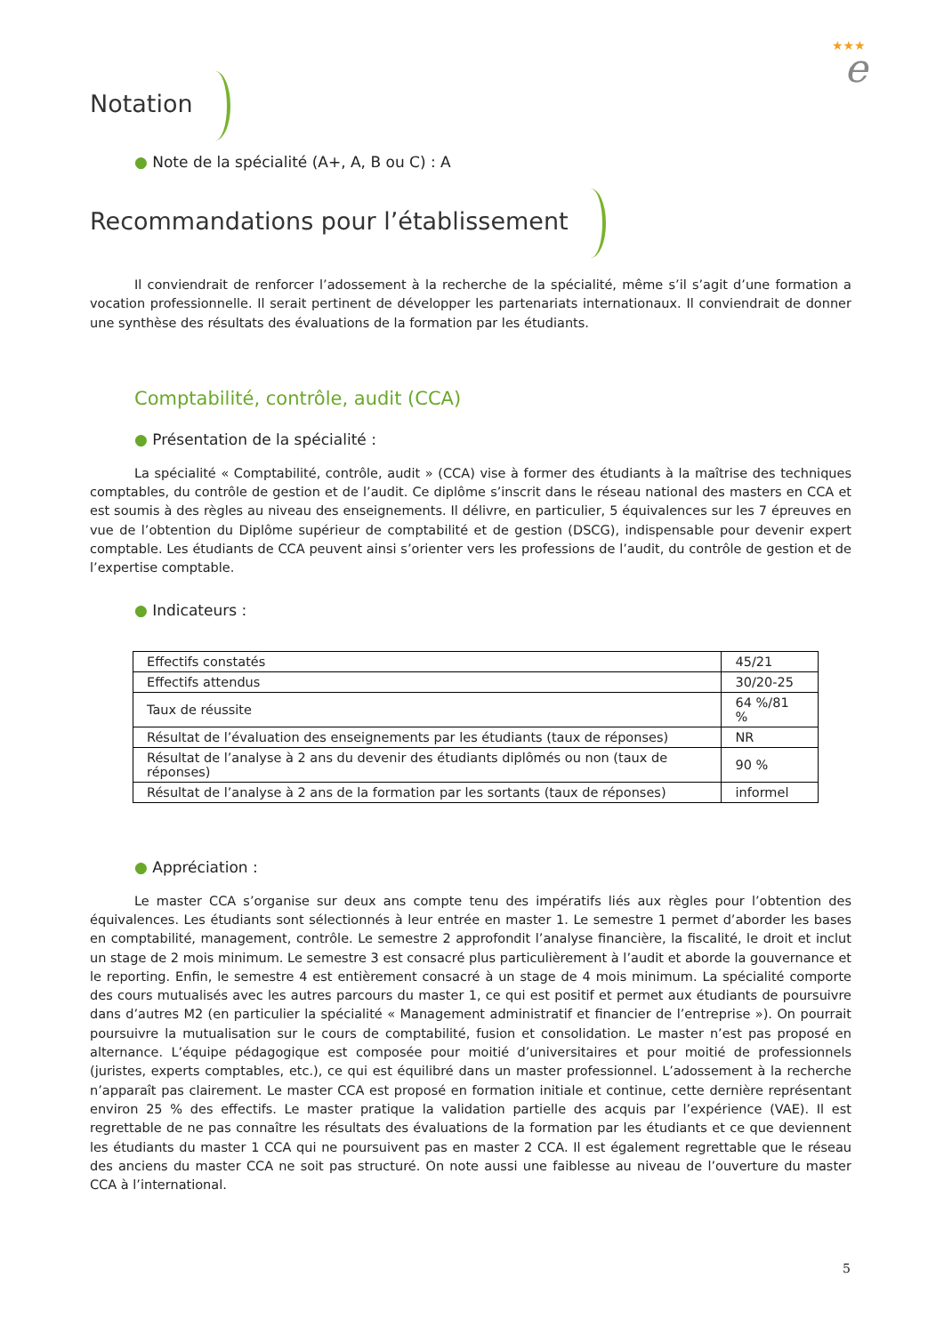★★★
e
Notation
● Note de la spécialité (A+, A, B ou C) : A
Recommandations pour l’établissement
Il conviendrait de renforcer l’adossement à la recherche de la spécialité, même s’il s’agit d’une formation a vocation professionnelle. Il serait pertinent de développer les partenariats internationaux. Il conviendrait de donner une synthèse des résultats des évaluations de la formation par les étudiants.
Comptabilité, contrôle, audit (CCA)
● Présentation de la spécialité :
La spécialité « Comptabilité, contrôle, audit » (CCA) vise à former des étudiants à la maîtrise des techniques comptables, du contrôle de gestion et de l’audit. Ce diplôme s’inscrit dans le réseau national des masters en CCA et est soumis à des règles au niveau des enseignements. Il délivre, en particulier, 5 équivalences sur les 7 épreuves en vue de l’obtention du Diplôme supérieur de comptabilité et de gestion (DSCG), indispensable pour devenir expert comptable. Les étudiants de CCA peuvent ainsi s’orienter vers les professions de l’audit, du contrôle de gestion et de l’expertise comptable.
● Indicateurs :
| Effectifs constatés | 45/21 |
| Effectifs attendus | 30/20-25 |
| Taux de réussite | 64 %/81 % |
| Résultat de l’évaluation des enseignements par les étudiants (taux de réponses) | NR |
| Résultat de l’analyse à 2 ans du devenir des étudiants diplômés ou non (taux de réponses) | 90 % |
| Résultat de l’analyse à 2 ans de la formation par les sortants (taux de réponses) | informel |
● Appréciation :
Le master CCA s’organise sur deux ans compte tenu des impératifs liés aux règles pour l’obtention des équivalences. Les étudiants sont sélectionnés à leur entrée en master 1. Le semestre 1 permet d’aborder les bases en comptabilité, management, contrôle. Le semestre 2 approfondit l’analyse financière, la fiscalité, le droit et inclut un stage de 2 mois minimum. Le semestre 3 est consacré plus particulièrement à l’audit et aborde la gouvernance et le reporting. Enfin, le semestre 4 est entièrement consacré à un stage de 4 mois minimum. La spécialité comporte des cours mutualisés avec les autres parcours du master 1, ce qui est positif et permet aux étudiants de poursuivre dans d’autres M2 (en particulier la spécialité « Management administratif et financier de l’entreprise »). On pourrait poursuivre la mutualisation sur le cours de comptabilité, fusion et consolidation. Le master n’est pas proposé en alternance. L’équipe pédagogique est composée pour moitié d’universitaires et pour moitié de professionnels (juristes, experts comptables, etc.), ce qui est équilibré dans un master professionnel. L’adossement à la recherche n’apparaît pas clairement. Le master CCA est proposé en formation initiale et continue, cette dernière représentant environ 25 % des effectifs. Le master pratique la validation partielle des acquis par l’expérience (VAE). Il est regrettable de ne pas connaître les résultats des évaluations de la formation par les étudiants et ce que deviennent les étudiants du master 1 CCA qui ne poursuivent pas en master 2 CCA. Il est également regrettable que le réseau des anciens du master CCA ne soit pas structuré. On note aussi une faiblesse au niveau de l’ouverture du master CCA à l’international.
5